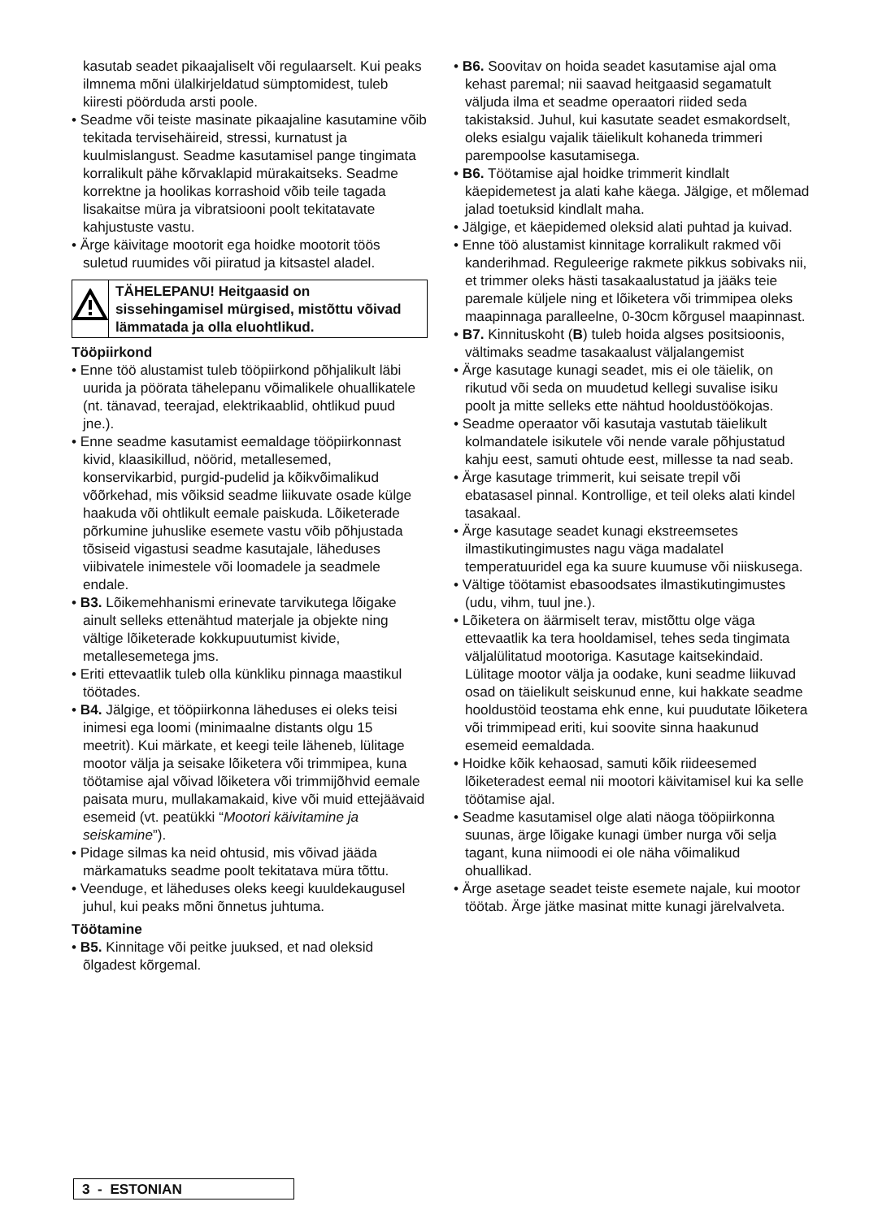kasutab seadet pikaajaliselt või regulaarselt. Kui peaks ilmnema mõni ülalkirjeldatud sümptomidest, tuleb kiiresti pöörduda arsti poole.
• Seadme või teiste masinate pikaajaline kasutamine võib tekitada tervisehäireid, stressi, kurnatust ja kuulmislangust. Seadme kasutamisel pange tingimata korralikult pähe kõrvaklapid mürakaitseks. Seadme korrektne ja hoolikas korrashoid võib teile tagada lisakaitse müra ja vibratsiooni poolt tekitatavate kahjustuste vastu.
• Ärge käivitage mootorit ega hoidke mootorit töös suletud ruumides või piiratud ja kitsastel aladel.
TÄHELEPANU! Heitgaasid on sissehingamisel mürgised, mistõttu võivad lämmatada ja olla eluohtlikud.
Tööpiirkond
• Enne töö alustamist tuleb tööpiirkond põhjalikult läbi uurida ja pöörata tähelepanu võimalikele ohuallikatele (nt. tänavad, teerajad, elektrikaablid, ohtlikud puud jne.).
• Enne seadme kasutamist eemaldage tööpiirkonnast kivid, klaasikillud, nöörid, metallesemed, konservikarbid, purgid-pudelid ja kõikvõimalikud võõrkehad, mis võiksid seadme liikuvate osade külge haakuda või ohtlikult eemale paiskuda. Lõiketerade põrkumine juhuslike esemete vastu võib põhjustada tõsiseid vigastusi seadme kasutajale, läheduses viibivatele inimestele või loomadele ja seadmele endale.
• B3. Lõikemehhanismi erinevate tarvikutega lõigake ainult selleks ettenähtud materjale ja objekte ning vältige lõiketerade kokkupuutumist kivide, metallesemetega jms.
• Eriti ettevaatlik tuleb olla künkliku pinnaga maastikul töötades.
• B4. Jälgige, et tööpiirkonna läheduses ei oleks teisi inimesi ega loomi (minimaalne distants olgu 15 meetrit). Kui märkate, et keegi teile läheneb, lülitage mootor välja ja seisake lõiketera või trimmipea, kuna töötamise ajal võivad lõiketera või trimmijõhvid eemale paisata muru, mullakamakaid, kive või muid ettejäävaid esemeid (vt. peatükki “Mootori käivitamine ja seiskamine”).
• Pidage silmas ka neid ohtusid, mis võivad jääda märkamatuks seadme poolt tekitatava müra tõttu.
• Veenduge, et läheduses oleks keegi kuuldekaugusel juhul, kui peaks mõni õnnetus juhtuma.
Töötamine
• B5. Kinnitage või peitke juuksed, et nad oleksid õlgadest kõrgemal.
• B6. Soovitav on hoida seadet kasutamise ajal oma kehast paremal; nii saavad heitgaasid segamatult väljuda ilma et seadme operaatori riided seda takistaksid. Juhul, kui kasutate seadet esmakordselt, oleks esialgu vajalik täielikult kohaneda trimmeri parempoolse kasutamisega.
• B6. Töötamise ajal hoidke trimmerit kindlalt käepidemetest ja alati kahe käega. Jälgige, et mõlemad jalad toetuksid kindlalt maha.
• Jälgige, et käepidemed oleksid alati puhtad ja kuivad.
• Enne töö alustamist kinnitage korralikult rakmed või kanderihmad. Reguleerige rakmete pikkus sobivaks nii, et trimmer oleks hästi tasakaalustatud ja jääks teie paremale küljele ning et lõiketera või trimmipea oleks maapinnaga paralleelne, 0-30cm kõrgusel maapinnast.
• B7. Kinnituskoht (B) tuleb hoida algses positsioonis, vältimaks seadme tasakaalust väljalangemist
• Ärge kasutage kunagi seadet, mis ei ole täielik, on rikutud või seda on muudetud kellegi suvalise isiku poolt ja mitte selleks ette nähtud hooldustöökojas.
• Seadme operaator või kasutaja vastutab täielikult kolmandatele isikutele või nende varale põhjustatud kahju eest, samuti ohtude eest, millesse ta nad seab.
• Ärge kasutage trimmerit, kui seisate trepil või ebatasasel pinnal. Kontrollige, et teil oleks alati kindel tasakaal.
• Ärge kasutage seadet kunagi ekstreemsetes ilmastikutingimustes nagu väga madalatel temperatuuridel ega ka suure kuumuse või niiskusega.
• Vältige töötamist ebasoodsates ilmastikutingimustes (udu, vihm, tuul jne.).
• Lõiketera on äärmiselt terav, mistõttu olge väga ettevaatlik ka tera hooldamisel, tehes seda tingimata väljalülitatud mootoriga. Kasutage kaitsekindaid. Lülitage mootor välja ja oodake, kuni seadme liikuvad osad on täielikult seiskunud enne, kui hakkate seadme hooldustöid teostama ehk enne, kui puudutate lõiketera või trimmipead eriti, kui soovite sinna haakunud esemeid eemaldada.
• Hoidke kõik kehaosad, samuti kõik riideesemed lõiketeradest eemal nii mootori käivitamisel kui ka selle töötamise ajal.
• Seadme kasutamisel olge alati näoga tööpiirkonna suunas, ärge lõigake kunagi ümber nurga või selja tagant, kuna niimoodi ei ole näha võimalikud ohuallikad.
• Ärge asetage seadet teiste esemete najale, kui mootor töötab. Ärge jätke masinat mitte kunagi järelvalveta.
3 - ESTONIAN